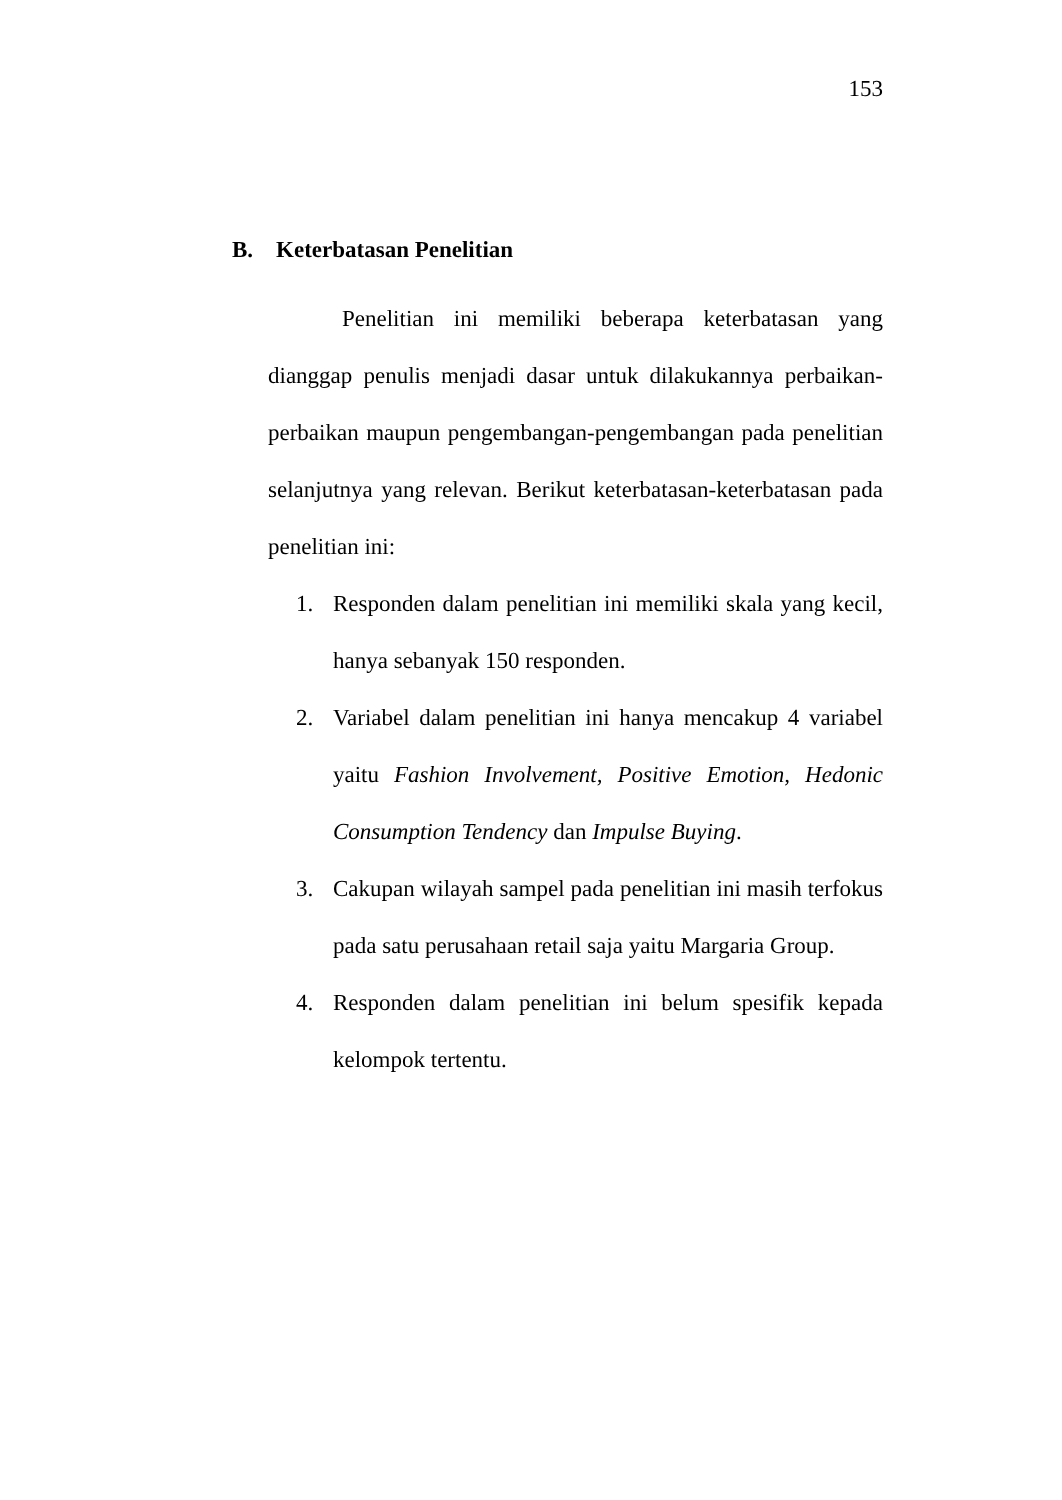153
B. Keterbatasan Penelitian
Penelitian ini memiliki beberapa keterbatasan yang dianggap penulis menjadi dasar untuk dilakukannya perbaikan-perbaikan maupun pengembangan-pengembangan pada penelitian selanjutnya yang relevan. Berikut keterbatasan-keterbatasan pada penelitian ini:
1. Responden dalam penelitian ini memiliki skala yang kecil, hanya sebanyak 150 responden.
2. Variabel dalam penelitian ini hanya mencakup 4 variabel yaitu Fashion Involvement, Positive Emotion, Hedonic Consumption Tendency dan Impulse Buying.
3. Cakupan wilayah sampel pada penelitian ini masih terfokus pada satu perusahaan retail saja yaitu Margaria Group.
4. Responden dalam penelitian ini belum spesifik kepada kelompok tertentu.